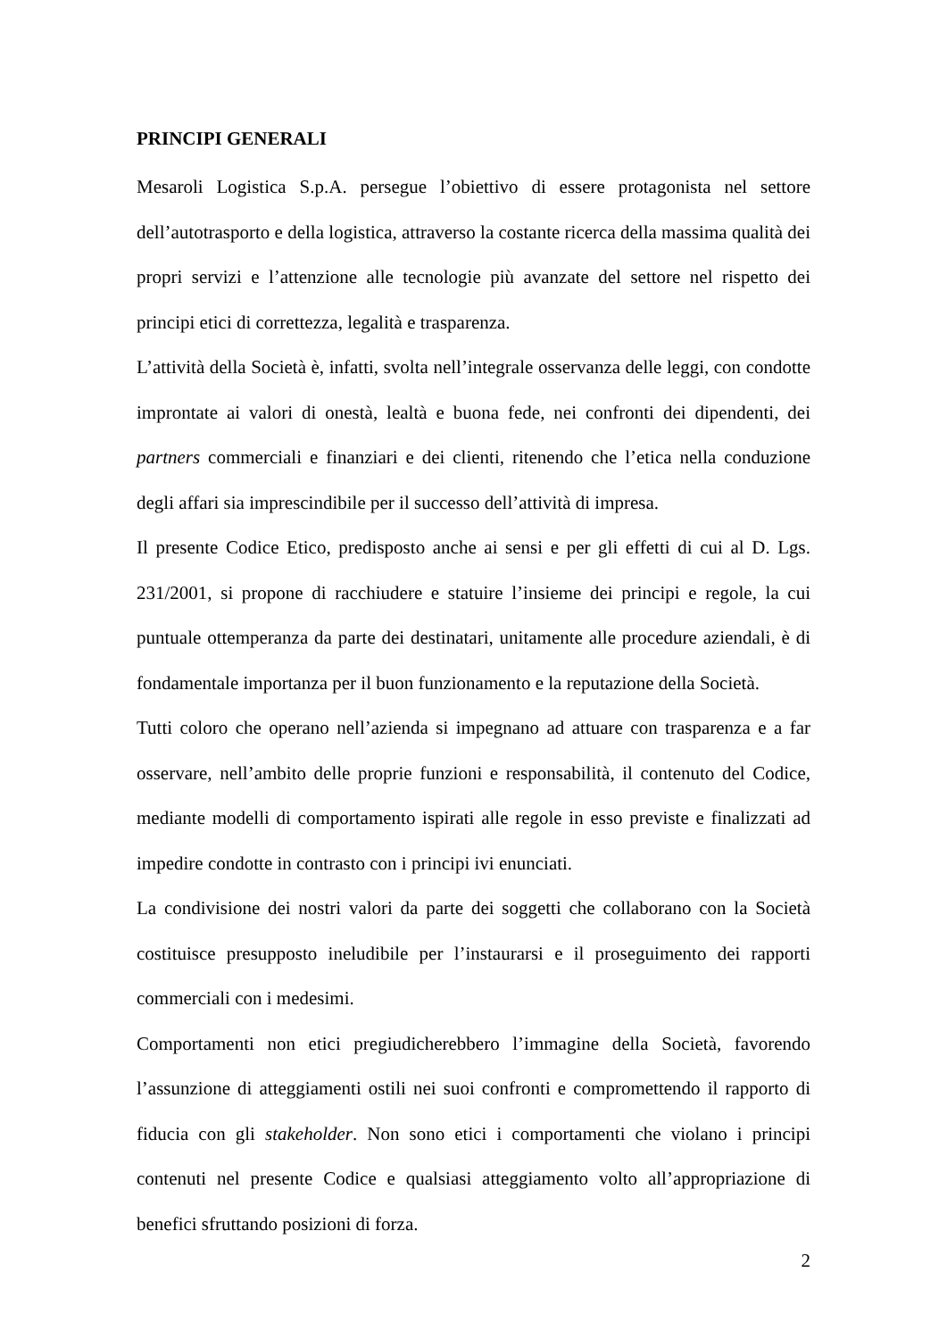PRINCIPI GENERALI
Mesaroli Logistica S.p.A. persegue l’obiettivo di essere protagonista nel settore dell’autotrasporto e della logistica, attraverso la costante ricerca della massima qualità dei propri servizi e l’attenzione alle tecnologie più avanzate del settore nel rispetto dei principi etici di correttezza, legalità e trasparenza.
L’attività della Società è, infatti, svolta nell’integrale osservanza delle leggi, con condotte improntate ai valori di onestà, lealtà e buona fede, nei confronti dei dipendenti, dei partners commerciali e finanziari e dei clienti, ritenendo che l’etica nella conduzione degli affari sia imprescindibile per il successo dell’attività di impresa.
Il presente Codice Etico, predisposto anche ai sensi e per gli effetti di cui al D. Lgs. 231/2001, si propone di racchiudere e statuire l’insieme dei principi e regole, la cui puntuale ottemperanza da parte dei destinatari, unitamente alle procedure aziendali, è di fondamentale importanza per il buon funzionamento e la reputazione della Società.
Tutti coloro che operano nell’azienda si impegnano ad attuare con trasparenza e a far osservare, nell’ambito delle proprie funzioni e responsabilità, il contenuto del Codice, mediante modelli di comportamento ispirati alle regole in esso previste e finalizzati ad impedire condotte in contrasto con i principi ivi enunciati.
La condivisione dei nostri valori da parte dei soggetti che collaborano con la Società costituisce presupposto ineludibile per l’instaurarsi e il proseguimento dei rapporti commerciali con i medesimi.
Comportamenti non etici pregiudicherebbero l’immagine della Società, favorendo l’assunzione di atteggiamenti ostili nei suoi confronti e compromettendo il rapporto di fiducia con gli stakeholder. Non sono etici i comportamenti che violano i principi contenuti nel presente Codice e qualsiasi atteggiamento volto all’appropriazione di benefici sfruttando posizioni di forza.
2